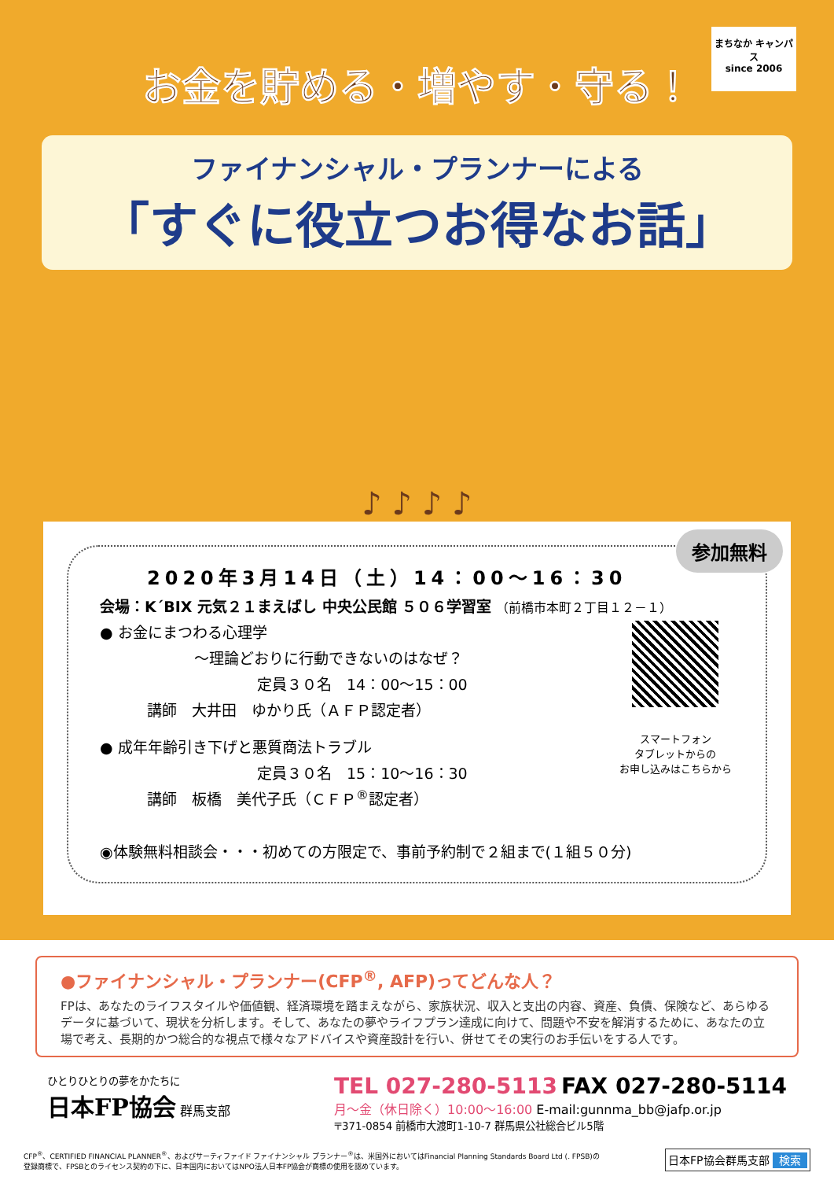まちなか キャンパス
since 2006
お金を貯める・増やす・守る！
ファイナンシャル・プランナーによる
「すぐに役立つお得なお話」
♪ ♪ ♪ ♪
参加無料
2020年3月14日（土）14：00〜16：30
会場：K´BIX 元気２１まえばし 中央公民館 ５０６学習室 （前橋市本町２丁目１２－１）
スマートフォン
タブレットからの
お申し込みはこちらから
● お金にまつわる心理学
〜理論どおりに行動できないのはなぜ？
定員３０名　14：00〜15：00
講師　大井田　ゆかり氏（ＡＦＰ認定者）
● 成年年齢引き下げと悪質商法トラブル
定員３０名　15：10〜16：30
講師　板橋　美代子氏（ＣＦＰ<sup>®</sup>認定者）
◉体験無料相談会・・・初めての方限定で、事前予約制で２組まで(１組５０分)
●ファイナンシャル・プランナー(CFP<sup>®</sup>, AFP)ってどんな人？
FPは、あなたのライフスタイルや価値観、経済環境を踏まえながら、家族状況、収入と支出の内容、資産、負債、保険など、あらゆるデータに基づいて、現状を分析します。そして、あなたの夢やライフプラン達成に向けて、問題や不安を解消するために、あなたの立場で考え、長期的かつ総合的な視点で様々なアドバイスや資産設計を行い、併せてその実行のお手伝いをする人です。
ひとりひとりの夢をかたちに
日本FP協会 群馬支部
TEL 027-280-5113 FAX 027-280-5114
月〜金（休日除く）10:00〜16:00 E-mail:gunnma_bb@jafp.or.jp
〒371-0854 前橋市大渡町1-10-7 群馬県公社総合ビル5階
CFP<sup>®</sup>、CERTIFIED FINANCIAL PLANNER<sup>®</sup>、およびサーティファイド ファイナンシャル プランナー<sup>®</sup>は、米国外においてはFinancial Planning Standards Board Ltd (. FPSB)の
登録商標で、FPSBとのライセンス契約の下に、日本国内においてはNPO法人日本FP協会が商標の使用を認めています。
日本FP協会群馬支部 検索